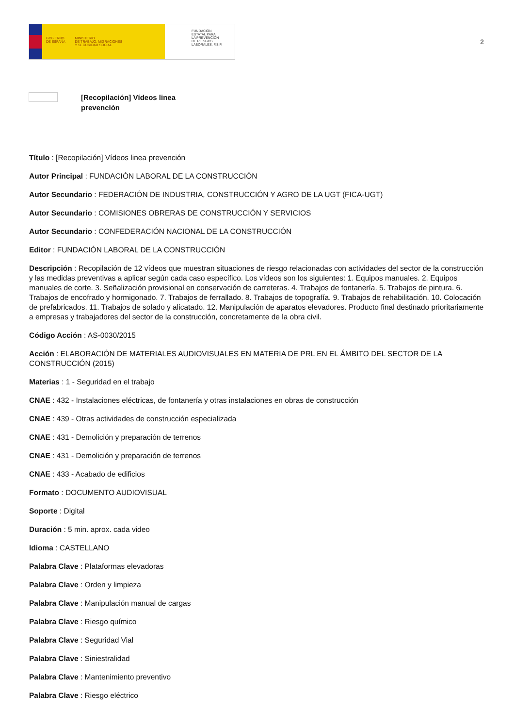GOBIERNO
DE ESPAÑA MINISTERIO
DE TRABAJO, MIGRACIONES
Y SEGURIDAD SOCIAL
FUNDACIÓN
ESTATAL PARA
LA PREVENCIÓN
DE RIESGOS
LABORALES, F.S.P.
2
[Recopilación] Vídeos linea
prevención
Título : [Recopilación] Vídeos linea prevención
Autor Principal : FUNDACIÓN LABORAL DE LA CONSTRUCCIÓN
Autor Secundario : FEDERACIÓN DE INDUSTRIA, CONSTRUCCIÓN Y AGRO DE LA UGT (FICA-UGT)
Autor Secundario : COMISIONES OBRERAS DE CONSTRUCCIÓN Y SERVICIOS
Autor Secundario : CONFEDERACIÓN NACIONAL DE LA CONSTRUCCIÓN
Editor : FUNDACIÓN LABORAL DE LA CONSTRUCCIÓN
Descripción : Recopilación de 12 vídeos que muestran situaciones de riesgo relacionadas con actividades del sector de la construcción y las medidas preventivas a aplicar según cada caso específico. Los vídeos son los siguientes: 1. Equipos manuales. 2. Equipos manuales de corte. 3. Señalización provisional en conservación de carreteras. 4. Trabajos de fontanería. 5. Trabajos de pintura. 6. Trabajos de encofrado y hormigonado. 7. Trabajos de ferrallado. 8. Trabajos de topografía. 9. Trabajos de rehabilitación. 10. Colocación de prefabricados. 11. Trabajos de solado y alicatado. 12. Manipulación de aparatos elevadores. Producto final destinado prioritariamente a empresas y trabajadores del sector de la construcción, concretamente de la obra civil.
Código Acción : AS-0030/2015
Acción : ELABORACIÓN DE MATERIALES AUDIOVISUALES EN MATERIA DE PRL EN EL ÁMBITO DEL SECTOR DE LA CONSTRUCCIÓN (2015)
Materias : 1 - Seguridad en el trabajo
CNAE : 432 - Instalaciones eléctricas, de fontanería y otras instalaciones en obras de construcción
CNAE : 439 - Otras actividades de construcción especializada
CNAE : 431 - Demolición y preparación de terrenos
CNAE : 431 - Demolición y preparación de terrenos
CNAE : 433 - Acabado de edificios
Formato : DOCUMENTO AUDIOVISUAL
Soporte : Digital
Duración : 5 min. aprox. cada video
Idioma : CASTELLANO
Palabra Clave : Plataformas elevadoras
Palabra Clave : Orden y limpieza
Palabra Clave : Manipulación manual de cargas
Palabra Clave : Riesgo químico
Palabra Clave : Seguridad Vial
Palabra Clave : Siniestralidad
Palabra Clave : Mantenimiento preventivo
Palabra Clave : Riesgo eléctrico